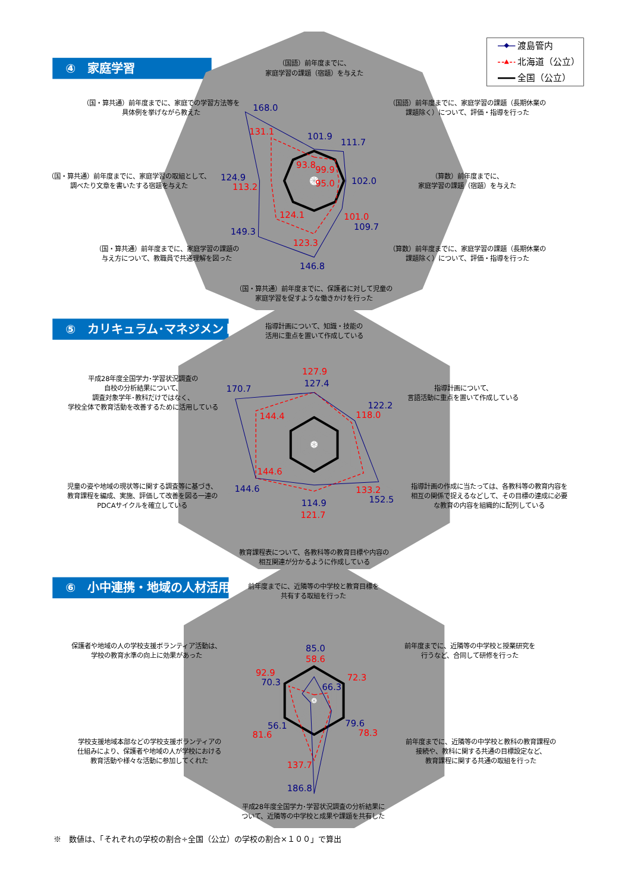渡島管内
北海道（公立）
全国（公立）
④　家庭学習
（国語）前年度までに、
家庭学習の課題（宿題）を与えた
（国語）前年度までに、家庭学習の課題（長期休業の
課題除く）について、評価・指導を行った
（算数）前年度までに、
家庭学習の課題（宿題）を与えた
（算数）前年度までに、家庭学習の課題（長期休業の
課題除く）について、評価・指導を行った
（国・算共通）前年度までに、保護者に対して児童の
家庭学習を促すような働きかけを行った
（国・算共通）前年度までに、家庭学習の課題の
与え方について、教職員で共通理解を図った
（国・算共通）前年度までに、家庭学習の取組として、
調べたり文章を書いたする宿題を与えた
（国・算共通）前年度までに、家庭での学習方法等を
具体例を挙げながら教えた
168.0
131.1
101.9
93.8
111.7
99.9
102.0
95.0
101.0
109.7
146.8
123.3
149.3
124.1
124.9
113.2
⑤　カリキュラム･マネジメント
指導計画について、知識・技能の
活用に重点を置いて作成している
指導計画について、
言語活動に重点を置いて作成している
指導計画の作成に当たっては、各教科等の教育内容を
相互の関係で捉えるなどして、その目標の達成に必要
な教育の内容を組織的に配列している
教育課程表について、各教科等の教育目標や内容の
相互関連が分かるように作成している
児童の姿や地域の現状等に関する調査等に基づき、
教育課程を編成、実施、評価して改善を図る一連の
PDCAサイクルを確立している
平成28年度全国学力･学習状況調査の
自校の分析結果について、
調査対象学年･教科だけではなく、
学校全体で教育活動を改善するために活用している
127.9
127.4
122.2
118.0
133.2
152.5
114.9
121.7
144.6
144.6
170.7
144.4
⑥　小中連携・地域の人材活用
前年度までに、近隣等の中学校と教育目標を
共有する取組を行った
前年度までに、近隣等の中学校と授業研究を
行うなど、合同して研修を行った
前年度までに、近隣等の中学校と教科の教育課程の
接続や、教科に関する共通の目標設定など、
教育課程に関する共通の取組を行った
平成28年度全国学力･学習状況調査の分析結果に
ついて、近隣等の中学校と成果や課題を共有した
学校支援地域本部などの学校支援ボランティアの
仕組みにより、保護者や地域の人が学校における
教育活動や様々な活動に参加してくれた
保護者や地域の人の学校支援ボランティア活動は、
学校の教育水準の向上に効果があった
85.0
58.6
72.3
66.3
79.6
78.3
137.7
186.8
56.1
81.6
92.9
70.3
※　数値は、「それぞれの学校の割合÷全国（公立）の学校の割合×１００」で算出